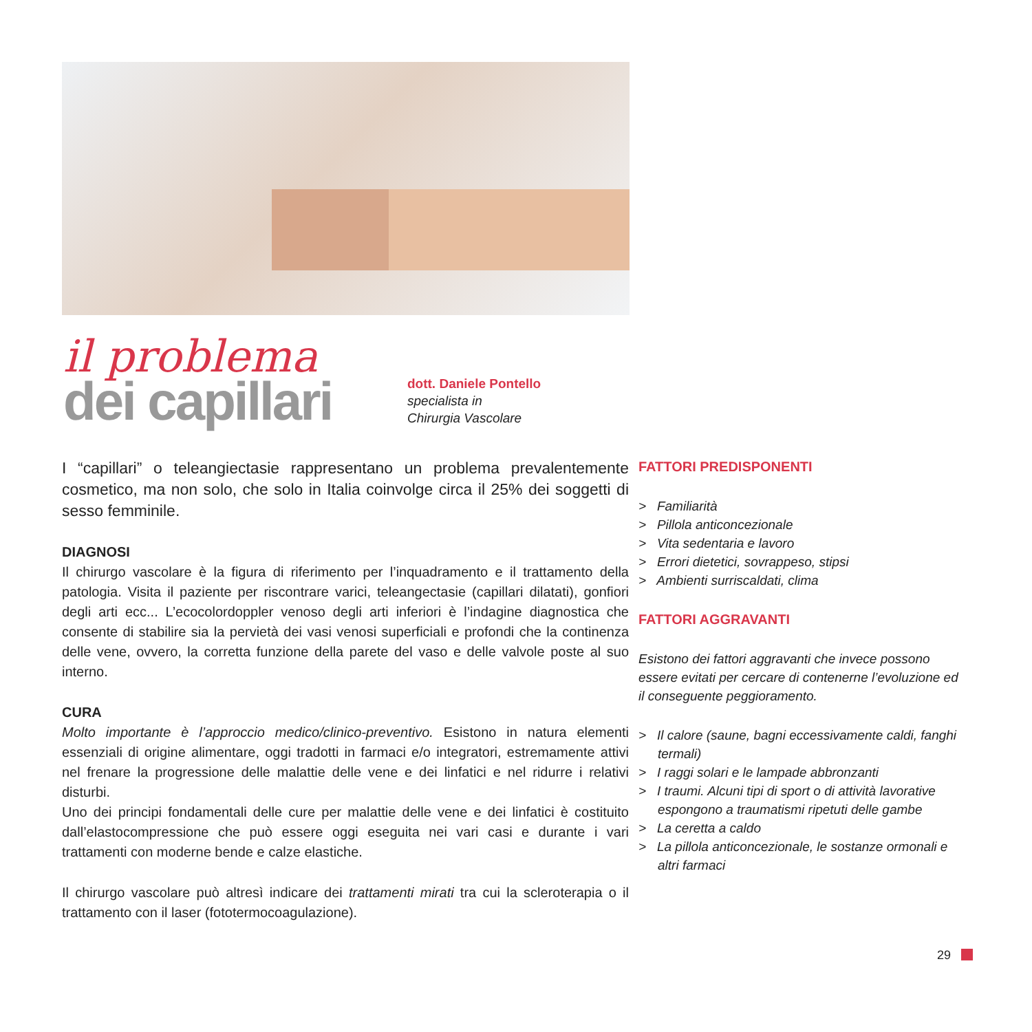il problema
dei capillari
dott. Daniele Pontello
specialista in
Chirurgia Vascolare
I “capillari” o teleangiectasie rappresentano un problema prevalentemente cosmetico, ma non solo, che solo in Italia coinvolge circa il 25% dei soggetti di sesso femminile.
DIAGNOSI
Il chirurgo vascolare è la figura di riferimento per l’inquadramento e il trattamento della patologia. Visita il paziente per riscontrare varici, teleangectasie (capillari dilatati), gonfiori degli arti ecc... L’ecocolordoppler venoso degli arti inferiori è l’indagine diagnostica che consente di stabilire sia la pervietà dei vasi venosi superficiali e profondi che la continenza delle vene, ovvero, la corretta funzione della parete del vaso e delle valvole poste al suo interno.
CURA
Molto importante è l’approccio medico/clinico-preventivo. Esistono in natura elementi essenziali di origine alimentare, oggi tradotti in farmaci e/o integratori, estremamente attivi nel frenare la progressione delle malattie delle vene e dei linfatici e nel ridurre i relativi disturbi.
Uno dei principi fondamentali delle cure per malattie delle vene e dei linfatici è costituito dall’elastocompressione che può essere oggi eseguita nei vari casi e durante i vari trattamenti con moderne bende e calze elastiche.
Il chirurgo vascolare può altresì indicare dei trattamenti mirati tra cui la scleroterapia o il trattamento con il laser (fototermocoagulazione).
FATTORI PREDISPONENTI
> Familiarità
> Pillola anticoncezionale
> Vita sedentaria e lavoro
> Errori dietetici, sovrappeso, stipsi
> Ambienti surriscaldati, clima
FATTORI AGGRAVANTI
Esistono dei fattori aggravanti che invece possono essere evitati per cercare di contenerne l’evoluzione ed il conseguente peggioramento.
> Il calore (saune, bagni eccessivamente caldi, fanghi termali)
> I raggi solari e le lampade abbronzanti
> I traumi. Alcuni tipi di sport o di attività lavorative espongono a traumatismi ripetuti delle gambe
> La ceretta a caldo
> La pillola anticoncezionale, le sostanze ormonali e altri farmaci
29